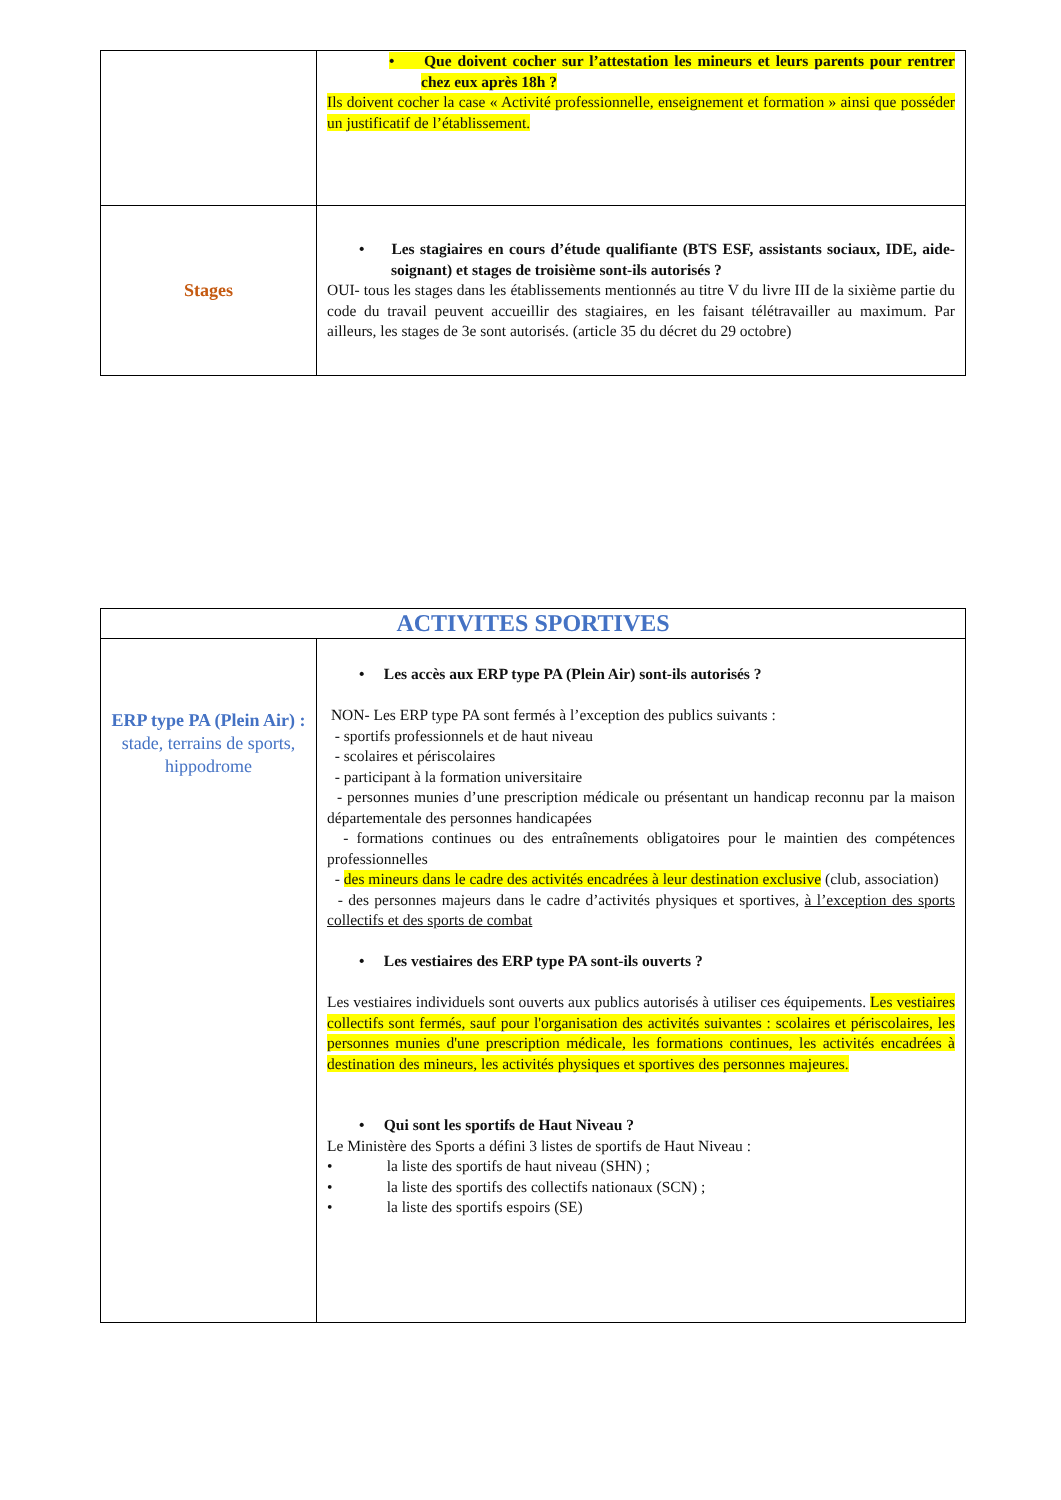| | • Que doivent cocher sur l’attestation les mineurs et leurs parents pour rentrer chez eux après 18h ? Ils doivent cocher la case « Activité professionnelle, enseignement et formation » ainsi que posséder un justificatif de l’établissement. |
| Stages | • Les stagiaires en cours d’étude qualifiante (BTS ESF, assistants sociaux, IDE, aide-soignant) et stages de troisième sont-ils autorisés ? OUI- tous les stages dans les établissements mentionnés au titre V du livre III de la sixième partie du code du travail peuvent accueillir des stagiaires, en les faisant télétravailler au maximum. Par ailleurs, les stages de 3e sont autorisés. (article 35 du décret du 29 octobre) |
| ACTIVITES SPORTIVES | |
| ERP type PA (Plein Air) : stade, terrains de sports, hippodrome | • Les accès aux ERP type PA (Plein Air) sont-ils autorisés ? NON- Les ERP type PA sont fermés à l’exception des publics suivants : - sportifs professionnels et de haut niveau - scolaires et périscolaires - participant à la formation universitaire - personnes munies d’une prescription médicale ou présentant un handicap reconnu par la maison départementale des personnes handicapées - formations continues ou des entraînements obligatoires pour le maintien des compétences professionnelles - des mineurs dans le cadre des activités encadrées à leur destination exclusive (club, association) - des personnes majeurs dans le cadre d’activités physiques et sportives, à l’exception des sports collectifs et des sports de combat • Les vestiaires des ERP type PA sont-ils ouverts ? Les vestiaires individuels sont ouverts aux publics autorisés à utiliser ces équipements. Les vestiaires collectifs sont fermés, sauf pour l'organisation des activités suivantes : scolaires et périscolaires, les personnes munies d'une prescription médicale, les formations continues, les activités encadrées à destination des mineurs, les activités physiques et sportives des personnes majeures. • Qui sont les sportifs de Haut Niveau ? Le Ministère des Sports a défini 3 listes de sportifs de Haut Niveau : • la liste des sportifs de haut niveau (SHN) ; • la liste des sportifs des collectifs nationaux (SCN) ; • la liste des sportifs espoirs (SE) |